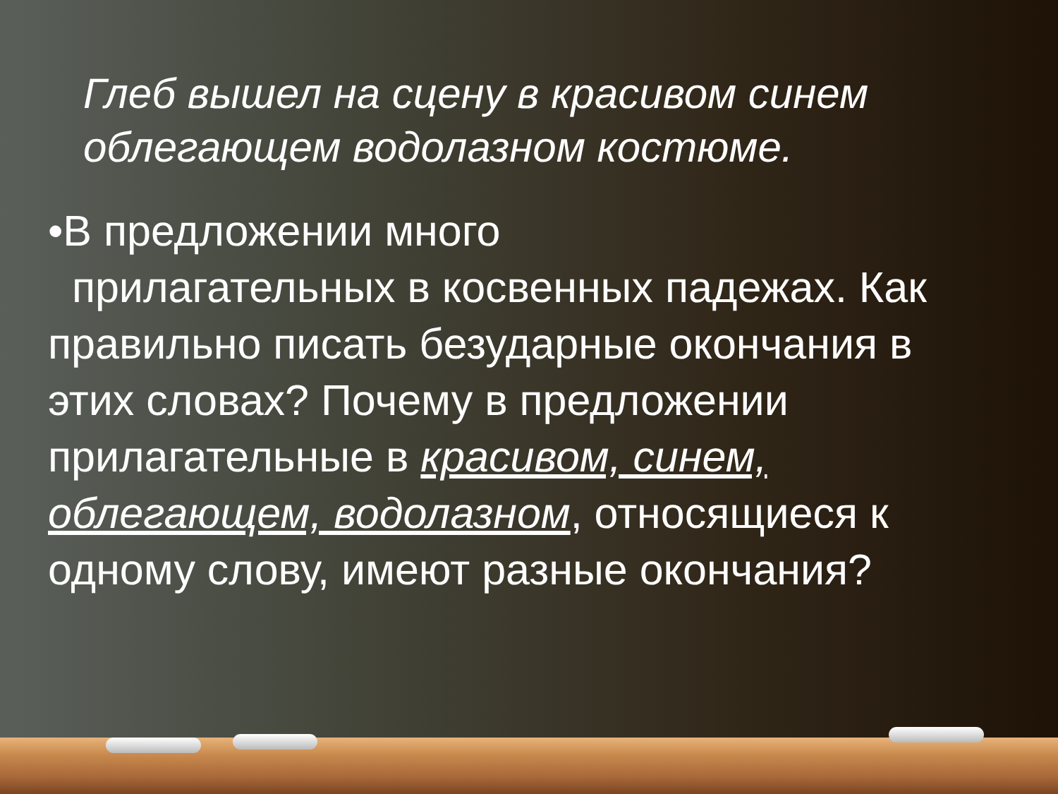Глеб вышел на сцену в красивом синем облегающем водолазном костюме.
•В предложении много
прилагательных в косвенных падежах. Как правильно писать безударные окончания в этих словах? Почему в предложении прилагательные в красивом, синем, облегающем, водолазном, относящиеся к одному слову, имеют разные окончания?